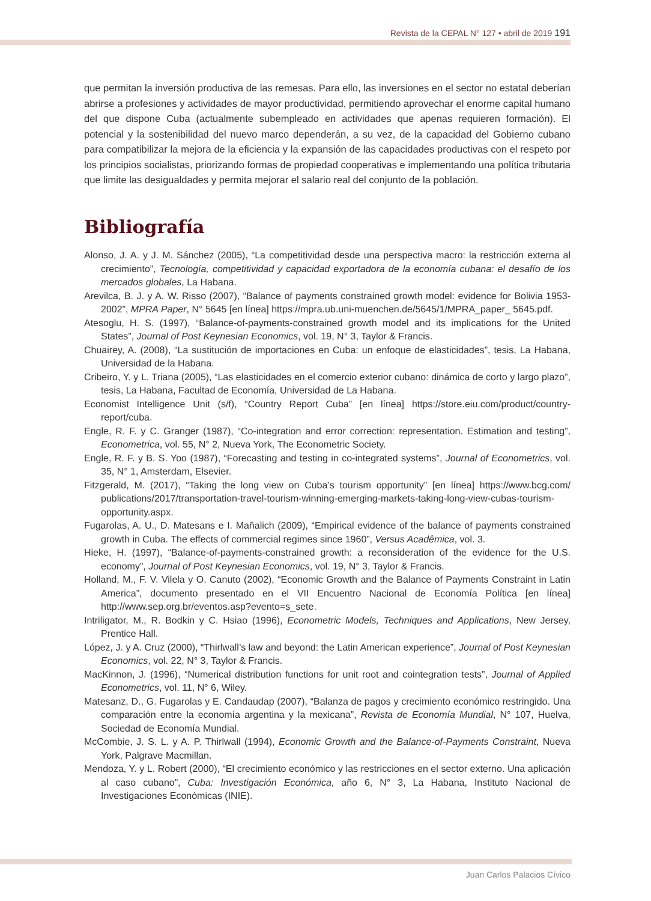Revista de la CEPAL N° 127 • abril de 2019 191
que permitan la inversión productiva de las remesas. Para ello, las inversiones en el sector no estatal deberían abrirse a profesiones y actividades de mayor productividad, permitiendo aprovechar el enorme capital humano del que dispone Cuba (actualmente subempleado en actividades que apenas requieren formación). El potencial y la sostenibilidad del nuevo marco dependerán, a su vez, de la capacidad del Gobierno cubano para compatibilizar la mejora de la eficiencia y la expansión de las capacidades productivas con el respeto por los principios socialistas, priorizando formas de propiedad cooperativas e implementando una política tributaria que limite las desigualdades y permita mejorar el salario real del conjunto de la población.
Bibliografía
Alonso, J. A. y J. M. Sánchez (2005), “La competitividad desde una perspectiva macro: la restricción externa al crecimiento”, Tecnología, competitividad y capacidad exportadora de la economía cubana: el desafío de los mercados globales, La Habana.
Arevilca, B. J. y A. W. Risso (2007), “Balance of payments constrained growth model: evidence for Bolivia 1953-2002”, MPRA Paper, N° 5645 [en línea] https://mpra.ub.uni-muenchen.de/5645/1/MPRA_paper_ 5645.pdf.
Atesoglu, H. S. (1997), “Balance-of-payments-constrained growth model and its implications for the United States”, Journal of Post Keynesian Economics, vol. 19, N° 3, Taylor & Francis.
Chuairey, A. (2008), “La sustitución de importaciones en Cuba: un enfoque de elasticidades”, tesis, La Habana, Universidad de la Habana.
Cribeiro, Y. y L. Triana (2005), “Las elasticidades en el comercio exterior cubano: dinámica de corto y largo plazo”, tesis, La Habana, Facultad de Economía, Universidad de La Habana.
Economist Intelligence Unit (s/f), “Country Report Cuba” [en línea] https://store.eiu.com/product/country-report/cuba.
Engle, R. F. y C. Granger (1987), “Co-integration and error correction: representation. Estimation and testing”, Econometrica, vol. 55, N° 2, Nueva York, The Econometric Society.
Engle, R. F. y B. S. Yoo (1987), “Forecasting and testing in co-integrated systems”, Journal of Econometrics, vol. 35, N° 1, Amsterdam, Elsevier.
Fitzgerald, M. (2017), “Taking the long view on Cuba’s tourism opportunity” [en línea] https://www.bcg.com/ publications/2017/transportation-travel-tourism-winning-emerging-markets-taking-long-view-cubas-tourism-opportunity.aspx.
Fugarolas, A. U., D. Matesans e I. Mañalich (2009), “Empirical evidence of the balance of payments constrained growth in Cuba. The effects of commercial regimes since 1960”, Versus Acadêmica, vol. 3.
Hieke, H. (1997), “Balance-of-payments-constrained growth: a reconsideration of the evidence for the U.S. economy”, Journal of Post Keynesian Economics, vol. 19, N° 3, Taylor & Francis.
Holland, M., F. V. Vilela y O. Canuto (2002), “Economic Growth and the Balance of Payments Constraint in Latin America”, documento presentado en el VII Encuentro Nacional de Economía Política [en línea] http://www.sep.org.br/eventos.asp?evento=s_sete.
Intriligator, M., R. Bodkin y C. Hsiao (1996), Econometric Models, Techniques and Applications, New Jersey, Prentice Hall.
López, J. y A. Cruz (2000), “Thirlwall’s law and beyond: the Latin American experience”, Journal of Post Keynesian Economics, vol. 22, N° 3, Taylor & Francis.
MacKinnon, J. (1996), “Numerical distribution functions for unit root and cointegration tests”, Journal of Applied Econometrics, vol. 11, N° 6, Wiley.
Matesanz, D., G. Fugarolas y E. Candaudap (2007), “Balanza de pagos y crecimiento económico restringido. Una comparación entre la economía argentina y la mexicana”, Revista de Economía Mundial, N° 107, Huelva, Sociedad de Economía Mundial.
McCombie, J. S. L. y A. P. Thirlwall (1994), Economic Growth and the Balance-of-Payments Constraint, Nueva York, Palgrave Macmillan.
Mendoza, Y. y L. Robert (2000), “El crecimiento económico y las restricciones en el sector externo. Una aplicación al caso cubano”, Cuba: Investigación Económica, año 6, N° 3, La Habana, Instituto Nacional de Investigaciones Económicas (INIE).
Juan Carlos Palacios Cívico